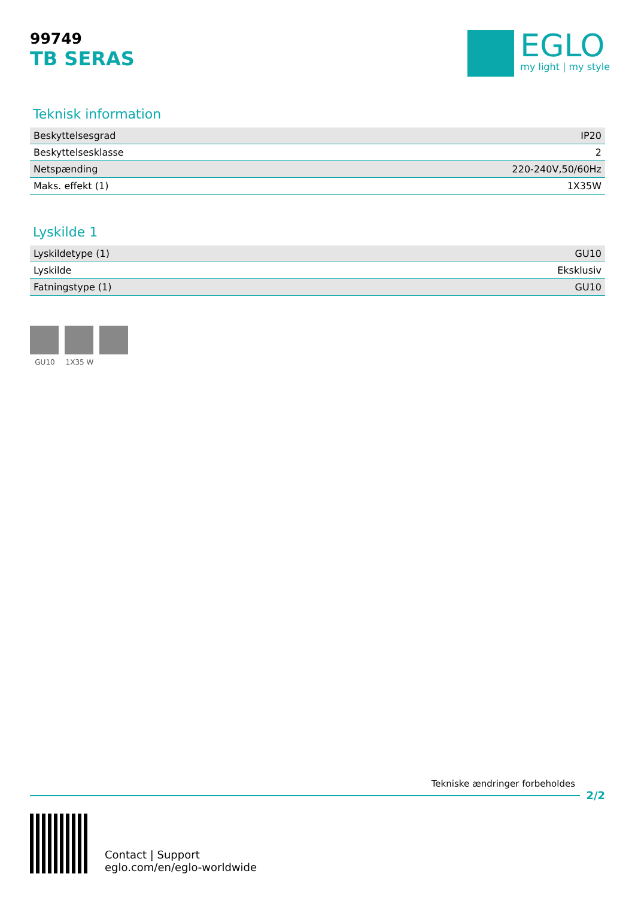99749
TB SERAS
EGLO
my light | my style
Teknisk information
| Beskyttelsesgrad | IP20 |
| Beskyttelsesklasse | 2 |
| Netspænding | 220-240V,50/60Hz |
| Maks. effekt (1) | 1X35W |
Lyskilde 1
| Lyskildetype (1) | GU10 |
| Lyskilde | Eksklusiv |
| Fatningstype (1) | GU10 |
GU10 1X35 W
Tekniske ændringer forbeholdes
2/2
Contact | Support
eglo.com/en/eglo-worldwide